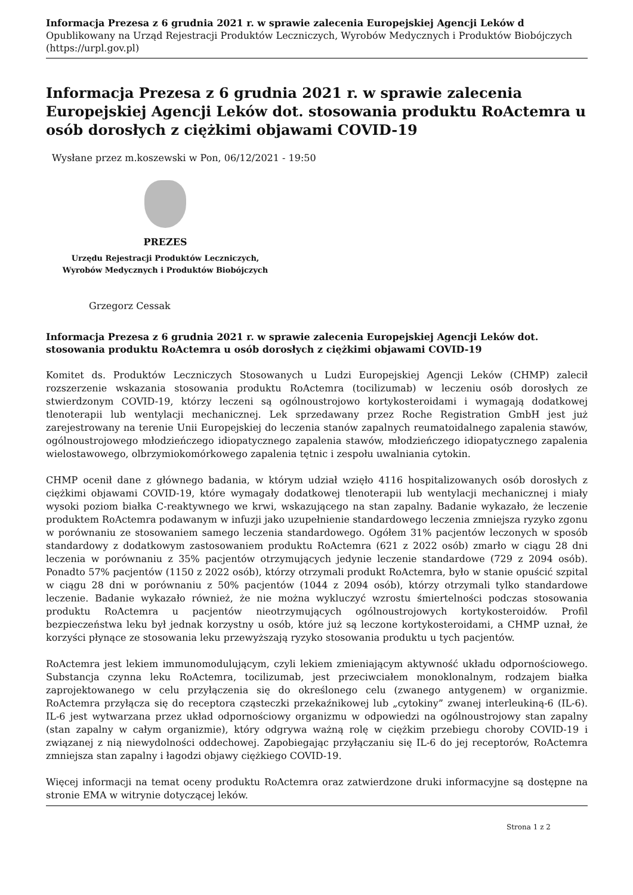Informacja Prezesa z 6 grudnia 2021 r. w sprawie zalecenia Europejskiej Agencji Leków d
Opublikowany na Urząd Rejestracji Produktów Leczniczych, Wyrobów Medycznych i Produktów Biobójczych (https://urpl.gov.pl)
Informacja Prezesa z 6 grudnia 2021 r. w sprawie zalecenia Europejskiej Agencji Leków dot. stosowania produktu RoActemra u osób dorosłych z ciężkimi objawami COVID-19
Wysłane przez m.koszewski w Pon, 06/12/2021 - 19:50
PREZES
Urzędu Rejestracji Produktów Leczniczych,
Wyrobów Medycznych i Produktów Biobójczych
Grzegorz Cessak
Informacja Prezesa z 6 grudnia 2021 r. w sprawie zalecenia Europejskiej Agencji Leków dot. stosowania produktu RoActemra u osób dorosłych z ciężkimi objawami COVID-19
Komitet ds. Produktów Leczniczych Stosowanych u Ludzi Europejskiej Agencji Leków (CHMP) zalecił rozszerzenie wskazania stosowania produktu RoActemra (tocilizumab) w leczeniu osób dorosłych ze stwierdzonym COVID-19, którzy leczeni są ogólnoustrojowo kortykosteroidami i wymagają dodatkowej tlenoterapii lub wentylacji mechanicznej. Lek sprzedawany przez Roche Registration GmbH jest już zarejestrowany na terenie Unii Europejskiej do leczenia stanów zapalnych reumatoidalnego zapalenia stawów, ogólnoustrojowego młodzieńczego idiopatycznego zapalenia stawów, młodzieńczego idiopatycznego zapalenia wielostawowego, olbrzymiokomórkowego zapalenia tętnic i zespołu uwalniania cytokin.
CHMP ocenił dane z głównego badania, w którym udział wzięło 4116 hospitalizowanych osób dorosłych z ciężkimi objawami COVID-19, które wymagały dodatkowej tlenoterapii lub wentylacji mechanicznej i miały wysoki poziom białka C-reaktywnego we krwi, wskazującego na stan zapalny. Badanie wykazało, że leczenie produktem RoActemra podawanym w infuzji jako uzupełnienie standardowego leczenia zmniejsza ryzyko zgonu w porównaniu ze stosowaniem samego leczenia standardowego. Ogółem 31% pacjentów leczonych w sposób standardowy z dodatkowym zastosowaniem produktu RoActemra (621 z 2022 osób) zmarło w ciągu 28 dni leczenia w porównaniu z 35% pacjentów otrzymujących jedynie leczenie standardowe (729 z 2094 osób). Ponadto 57% pacjentów (1150 z 2022 osób), którzy otrzymali produkt RoActemra, było w stanie opuścić szpital w ciągu 28 dni w porównaniu z 50% pacjentów (1044 z 2094 osób), którzy otrzymali tylko standardowe leczenie. Badanie wykazało również, że nie można wykluczyć wzrostu śmiertelności podczas stosowania produktu RoActemra u pacjentów nieotrzymujących ogólnoustrojowych kortykosteroidów. Profil bezpieczeństwa leku był jednak korzystny u osób, które już są leczone kortykosteroidami, a CHMP uznał, że korzyści płynące ze stosowania leku przewyższają ryzyko stosowania produktu u tych pacjentów.
RoActemra jest lekiem immunomodulującym, czyli lekiem zmieniającym aktywność układu odpornościowego. Substancja czynna leku RoActemra, tocilizumab, jest przeciwciałem monoklonalnym, rodzajem białka zaprojektowanego w celu przyłączenia się do określonego celu (zwanego antygenem) w organizmie. RoActemra przyłącza się do receptora cząsteczki przekaźnikowej lub „cytokiny” zwanej interleukiną-6 (IL-6). IL-6 jest wytwarzana przez układ odpornościowy organizmu w odpowiedzi na ogólnoustrojowy stan zapalny (stan zapalny w całym organizmie), który odgrywa ważną rolę w ciężkim przebiegu choroby COVID-19 i związanej z nią niewydolności oddechowej. Zapobiegając przyłączaniu się IL-6 do jej receptorów, RoActemra zmniejsza stan zapalny i łagodzi objawy ciężkiego COVID-19.
Więcej informacji na temat oceny produktu RoActemra oraz zatwierdzone druki informacyjne są dostępne na stronie EMA w witrynie dotyczącej leków.
Strona 1 z 2